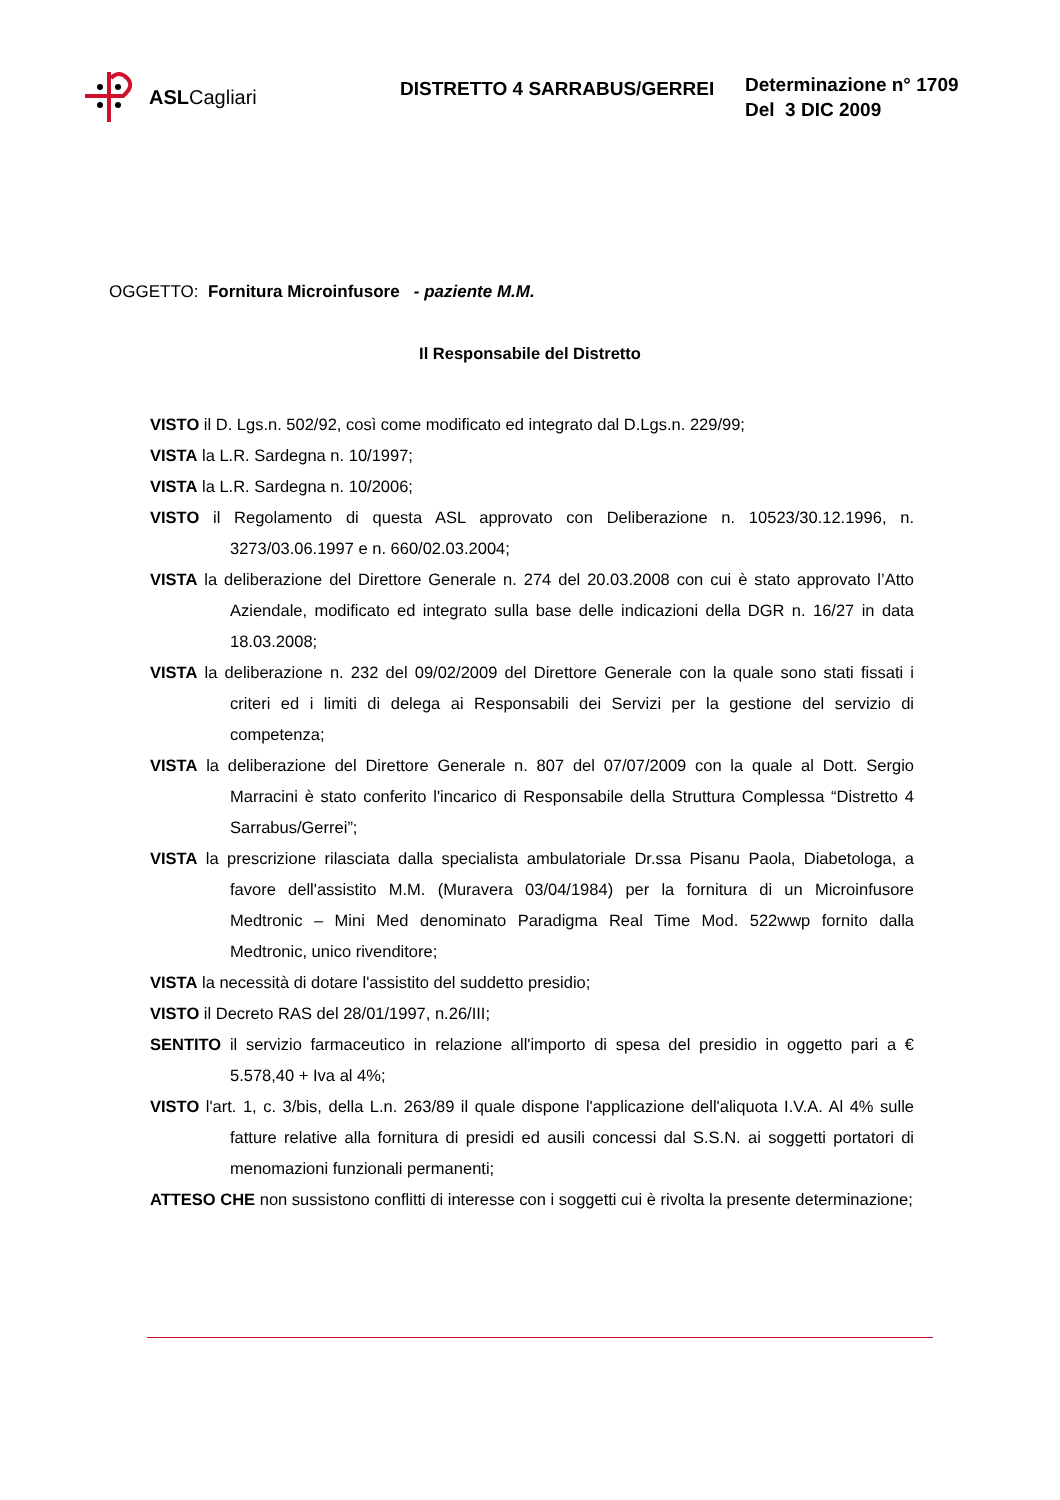ASL Cagliari
DISTRETTO 4 SARRABUS/GERREI
Determinazione n° 1709
Del 3 DIC 2009
OGGETTO: Fornitura Microinfusore - paziente M.M.
Il Responsabile del Distretto
VISTO il D. Lgs.n. 502/92, così come modificato ed integrato dal D.Lgs.n. 229/99;
VISTA la L.R. Sardegna n. 10/1997;
VISTA la L.R. Sardegna n. 10/2006;
VISTO il Regolamento di questa ASL approvato con Deliberazione n. 10523/30.12.1996, n. 3273/03.06.1997 e n. 660/02.03.2004;
VISTA la deliberazione del Direttore Generale n. 274 del 20.03.2008 con cui è stato approvato l’Atto Aziendale, modificato ed integrato sulla base delle indicazioni della DGR n. 16/27 in data 18.03.2008;
VISTA la deliberazione n. 232 del 09/02/2009 del Direttore Generale con la quale sono stati fissati i criteri ed i limiti di delega ai Responsabili dei Servizi per la gestione del servizio di competenza;
VISTA la deliberazione del Direttore Generale n. 807 del 07/07/2009 con la quale al Dott. Sergio Marracini è stato conferito l'incarico di Responsabile della Struttura Complessa “Distretto 4 Sarrabus/Gerrei”;
VISTA la prescrizione rilasciata dalla specialista ambulatoriale Dr.ssa Pisanu Paola, Diabetologa, a favore dell'assistito M.M. (Muravera 03/04/1984) per la fornitura di un Microinfusore Medtronic – Mini Med denominato Paradigma Real Time Mod. 522wwp fornito dalla Medtronic, unico rivenditore;
VISTA la necessità di dotare l'assistito del suddetto presidio;
VISTO il Decreto RAS del 28/01/1997, n.26/III;
SENTITO il servizio farmaceutico in relazione all'importo di spesa del presidio in oggetto pari a € 5.578,40 + Iva al 4%;
VISTO l'art. 1, c. 3/bis, della L.n. 263/89 il quale dispone l'applicazione dell'aliquota I.V.A. Al 4% sulle fatture relative alla fornitura di presidi ed ausili concessi dal S.S.N. ai soggetti portatori di menomazioni funzionali permanenti;
ATTESO CHE non sussistono conflitti di interesse con i soggetti cui è rivolta la presente determinazione;